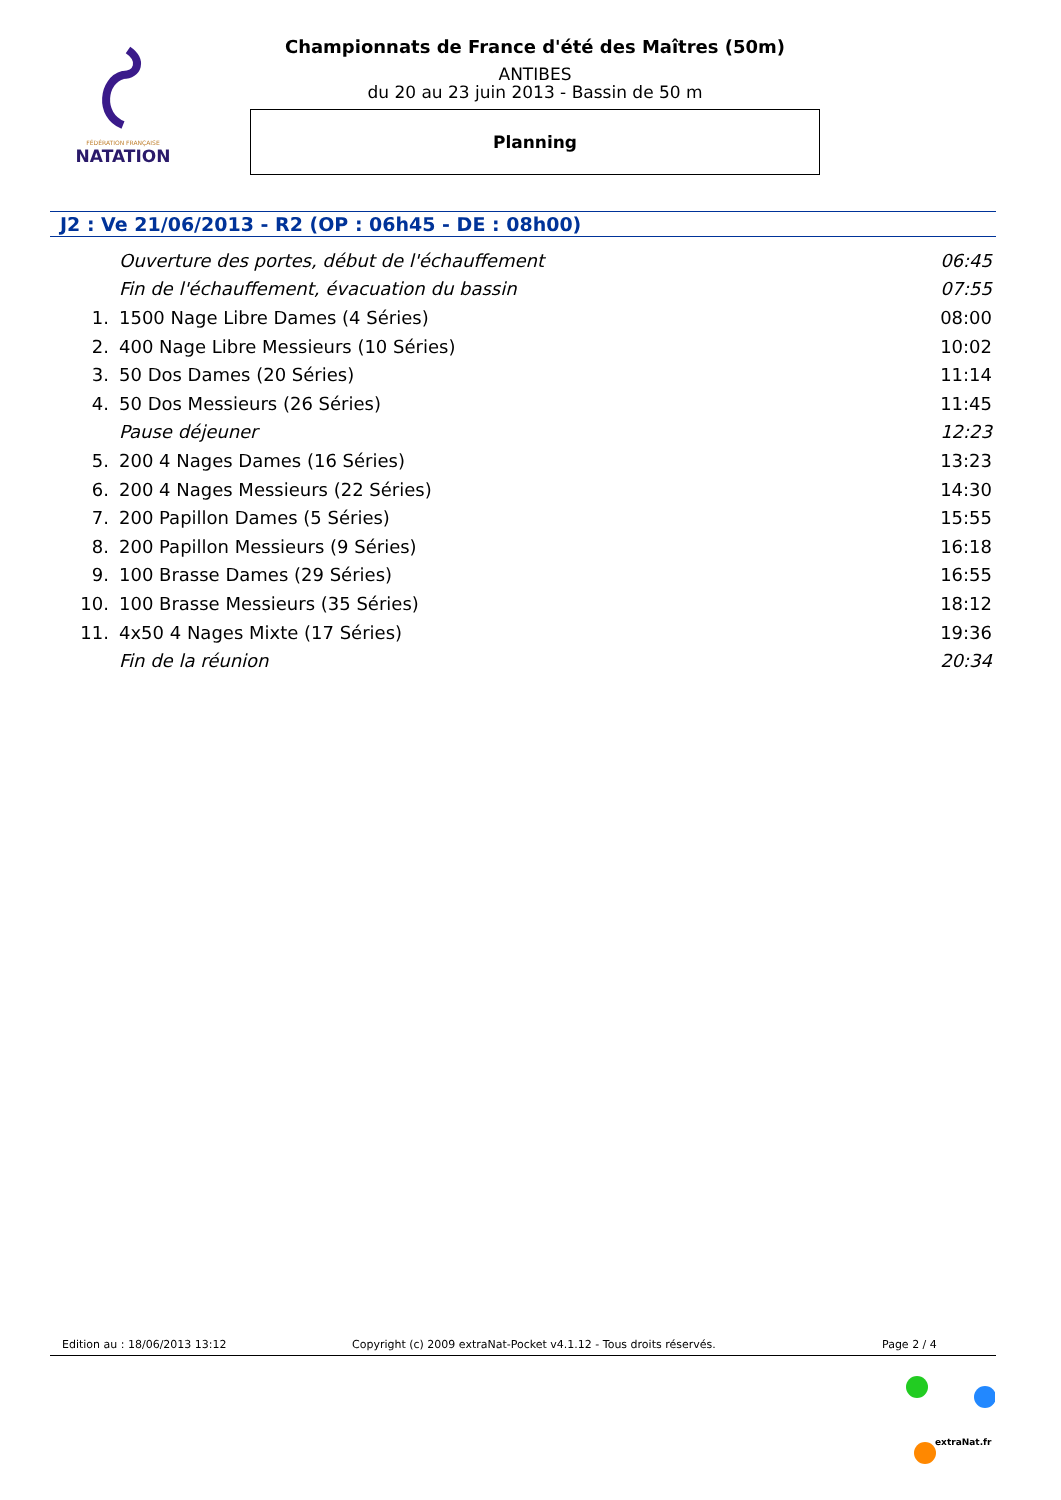FÉDÉRATION FRANÇAISE
NATATION
Championnats de France d'été des Maîtres (50m)
ANTIBES
du 20 au 23 juin 2013 - Bassin de 50 m
Planning
J2 : Ve 21/06/2013 - R2 (OP : 06h45 - DE : 08h00)
| | Ouverture des portes, début de l'échauffement | 06:45 |
| | Fin de l'échauffement, évacuation du bassin | 07:55 |
| 1. | 1500 Nage Libre Dames (4 Séries) | 08:00 |
| 2. | 400 Nage Libre Messieurs (10 Séries) | 10:02 |
| 3. | 50 Dos Dames (20 Séries) | 11:14 |
| 4. | 50 Dos Messieurs (26 Séries) | 11:45 |
| | Pause déjeuner | 12:23 |
| 5. | 200 4 Nages Dames (16 Séries) | 13:23 |
| 6. | 200 4 Nages Messieurs (22 Séries) | 14:30 |
| 7. | 200 Papillon Dames (5 Séries) | 15:55 |
| 8. | 200 Papillon Messieurs (9 Séries) | 16:18 |
| 9. | 100 Brasse Dames (29 Séries) | 16:55 |
| 10. | 100 Brasse Messieurs (35 Séries) | 18:12 |
| 11. | 4x50 4 Nages Mixte (17 Séries) | 19:36 |
| | Fin de la réunion | 20:34 |
Edition au : 18/06/2013 13:12 Copyright (c) 2009 extraNat-Pocket v4.1.12 - Tous droits réservés. Page 2 / 4
extraNat.fr